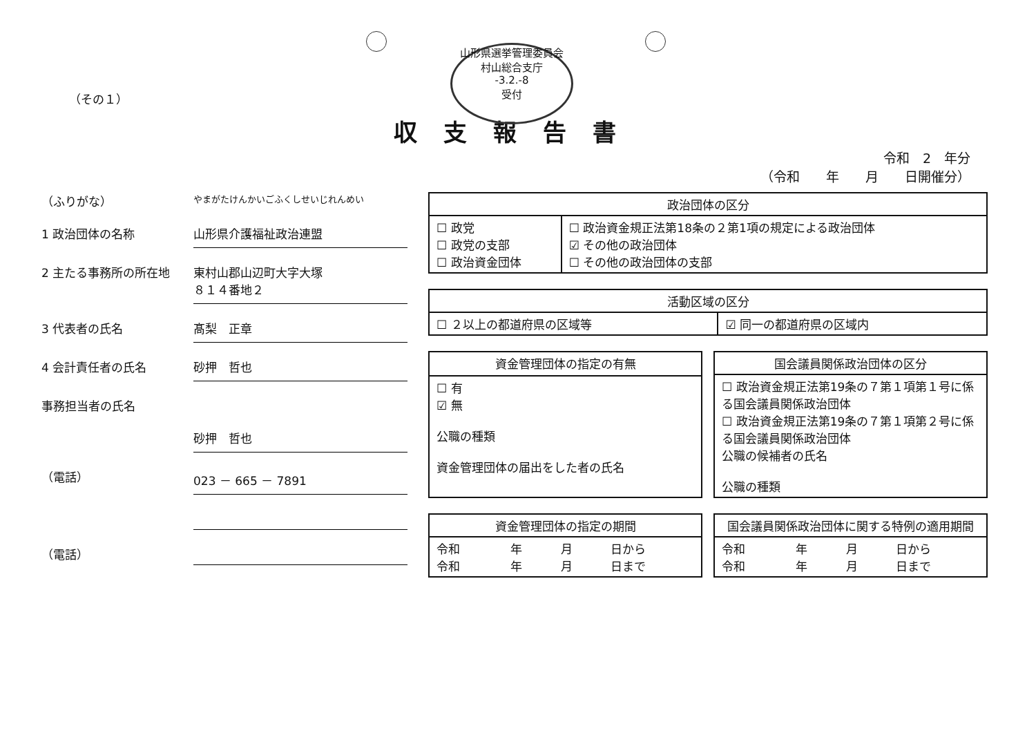山形県選挙管理委員会
村山総合支庁
-3.2.-8
受付
（その１）
収支報告書
令和　2　年分
（令和　　年　　月　　日開催分）
（ふりがな）
やまがたけんかいごふくしせいじれんめい
1 政治団体の名称 山形県介護福祉政治連盟
2 主たる事務所の所在地 東村山郡山辺町大字大塚
８１４番地２
3 代表者の氏名 髙梨　正章
4 会計責任者の氏名 砂押　哲也
事務担当者の氏名
砂押　哲也
（電話） 023 － 665 － 7891
（電話）
| 政治団体の区分 | |
| --- | --- |
| ☐ 政党 ☐ 政党の支部 ☐ 政治資金団体 | ☐ 政治資金規正法第18条の２第1項の規定による政治団体 ☑ その他の政治団体 ☐ その他の政治団体の支部 |
| 活動区域の区分 | |
| --- | --- |
| ☐ ２以上の都道府県の区域等 | ☑ 同一の都道府県の区域内 |
| 資金管理団体の指定の有無 |
| --- |
| ☐ 有 ☑ 無 公職の種類 資金管理団体の届出をした者の氏名 |
| 国会議員関係政治団体の区分 |
| --- |
| ☐ 政治資金規正法第19条の７第１項第１号に係る国会議員関係政治団体 ☐ 政治資金規正法第19条の７第１項第２号に係る国会議員関係政治団体 公職の候補者の氏名 公職の種類 |
| 資金管理団体の指定の期間 | | | |
| --- | --- | --- | --- |
| 令和 令和 | 年 年 | 月 月 | 日から 日まで |
| 国会議員関係政治団体に関する特例の適用期間 | | | |
| --- | --- | --- | --- |
| 令和 令和 | 年 年 | 月 月 | 日から 日まで |